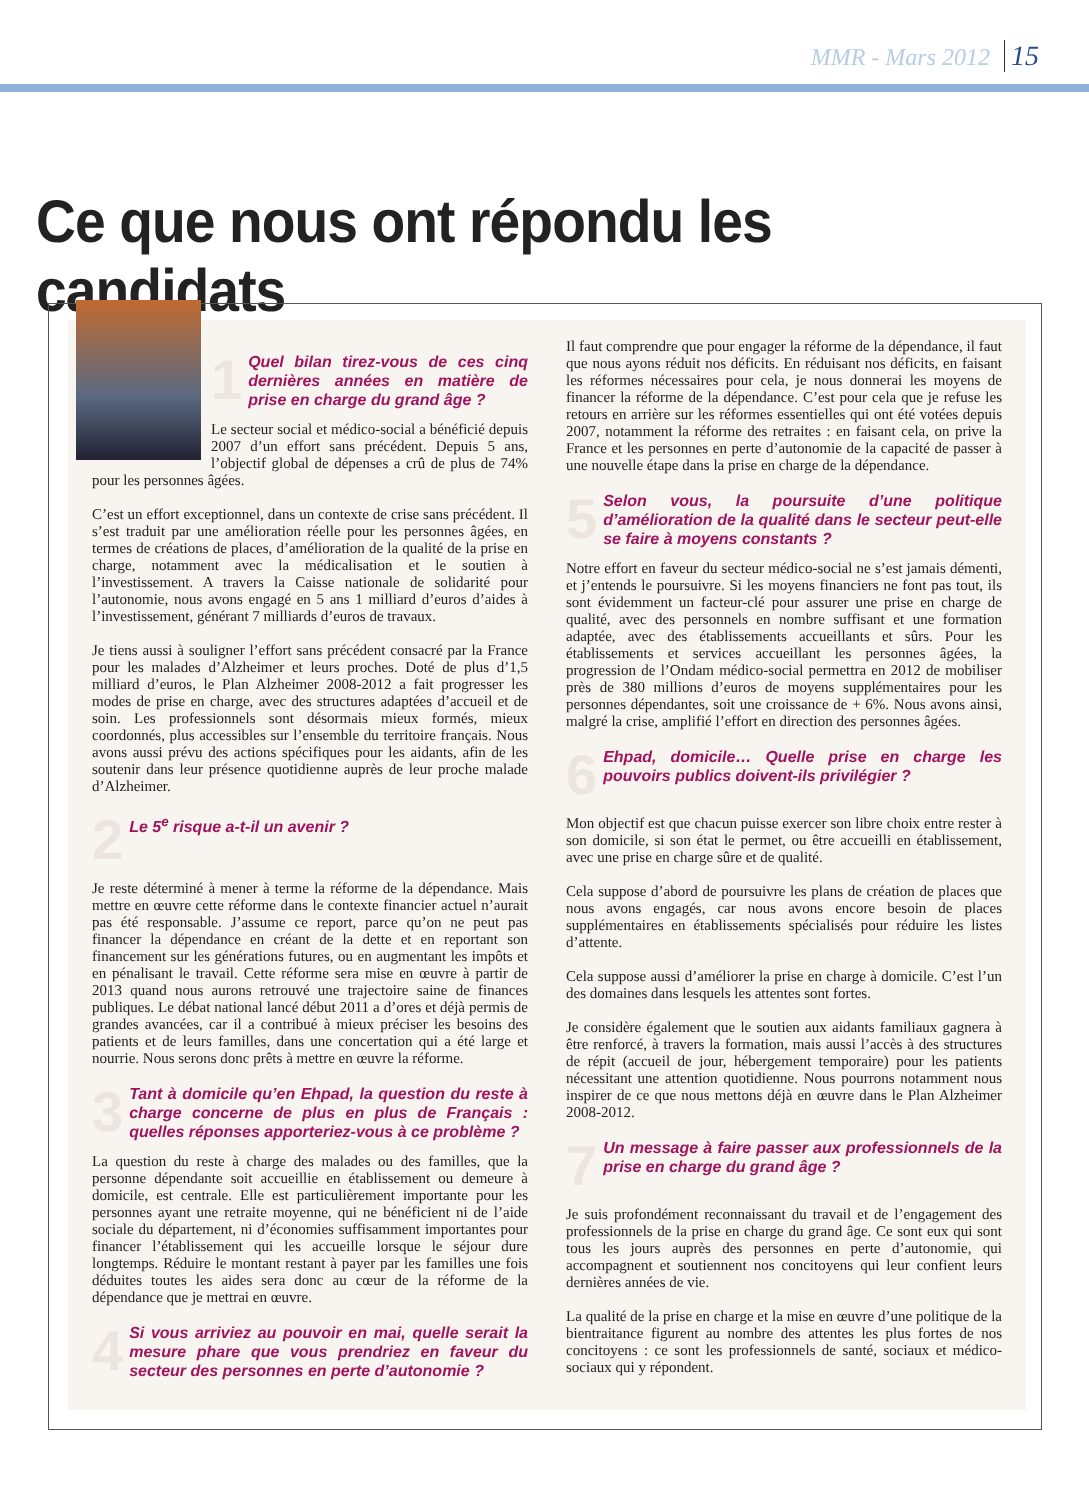MMR - Mars 2012 15
Ce que nous ont répondu les candidats
1 Quel bilan tirez-vous de ces cinq dernières années en matière de prise en charge du grand âge ?
Le secteur social et médico-social a bénéficié depuis 2007 d’un effort sans précédent. Depuis 5 ans, l’objectif global de dépenses a crû de plus de 74% pour les personnes âgées.
C’est un effort exceptionnel, dans un contexte de crise sans précédent. Il s’est traduit par une amélioration réelle pour les personnes âgées, en termes de créations de places, d’amélioration de la qualité de la prise en charge, notamment avec la médicalisation et le soutien à l’investissement. A travers la Caisse nationale de solidarité pour l’autonomie, nous avons engagé en 5 ans 1 milliard d’euros d’aides à l’investissement, générant 7 milliards d’euros de travaux.
Je tiens aussi à souligner l’effort sans précédent consacré par la France pour les malades d’Alzheimer et leurs proches. Doté de plus d’1,5 milliard d’euros, le Plan Alzheimer 2008-2012 a fait progresser les modes de prise en charge, avec des structures adaptées d’accueil et de soin. Les professionnels sont désormais mieux formés, mieux coordonnés, plus accessibles sur l’ensemble du territoire français. Nous avons aussi prévu des actions spécifiques pour les aidants, afin de les soutenir dans leur présence quotidienne auprès de leur proche malade d’Alzheimer.
2 Le 5<sup>e</sup> risque a-t-il un avenir ?
Je reste déterminé à mener à terme la réforme de la dépendance. Mais mettre en œuvre cette réforme dans le contexte financier actuel n’aurait pas été responsable. J’assume ce report, parce qu’on ne peut pas financer la dépendance en créant de la dette et en reportant son financement sur les générations futures, ou en augmentant les impôts et en pénalisant le travail. Cette réforme sera mise en œuvre à partir de 2013 quand nous aurons retrouvé une trajectoire saine de finances publiques. Le débat national lancé début 2011 a d’ores et déjà permis de grandes avancées, car il a contribué à mieux préciser les besoins des patients et de leurs familles, dans une concertation qui a été large et nourrie. Nous serons donc prêts à mettre en œuvre la réforme.
3 Tant à domicile qu’en Ehpad, la question du reste à charge concerne de plus en plus de Français : quelles réponses apporteriez-vous à ce problème ?
La question du reste à charge des malades ou des familles, que la personne dépendante soit accueillie en établissement ou demeure à domicile, est centrale. Elle est particulièrement importante pour les personnes ayant une retraite moyenne, qui ne bénéficient ni de l’aide sociale du département, ni d’économies suffisamment importantes pour financer l’établissement qui les accueille lorsque le séjour dure longtemps. Réduire le montant restant à payer par les familles une fois déduites toutes les aides sera donc au cœur de la réforme de la dépendance que je mettrai en œuvre.
4 Si vous arriviez au pouvoir en mai, quelle serait la mesure phare que vous prendriez en faveur du secteur des personnes en perte d’autonomie ?
Il faut comprendre que pour engager la réforme de la dépendance, il faut que nous ayons réduit nos déficits. En réduisant nos déficits, en faisant les réformes nécessaires pour cela, je nous donnerai les moyens de financer la réforme de la dépendance. C’est pour cela que je refuse les retours en arrière sur les réformes essentielles qui ont été votées depuis 2007, notamment la réforme des retraites : en faisant cela, on prive la France et les personnes en perte d’autonomie de la capacité de passer à une nouvelle étape dans la prise en charge de la dépendance.
5 Selon vous, la poursuite d’une politique d’amélioration de la qualité dans le secteur peut-elle se faire à moyens constants ?
Notre effort en faveur du secteur médico-social ne s’est jamais démenti, et j’entends le poursuivre. Si les moyens financiers ne font pas tout, ils sont évidemment un facteur-clé pour assurer une prise en charge de qualité, avec des personnels en nombre suffisant et une formation adaptée, avec des établissements accueillants et sûrs. Pour les établissements et services accueillant les personnes âgées, la progression de l’Ondam médico-social permettra en 2012 de mobiliser près de 380 millions d’euros de moyens supplémentaires pour les personnes dépendantes, soit une croissance de + 6%. Nous avons ainsi, malgré la crise, amplifié l’effort en direction des personnes âgées.
6 Ehpad, domicile… Quelle prise en charge les pouvoirs publics doivent-ils privilégier ?
Mon objectif est que chacun puisse exercer son libre choix entre rester à son domicile, si son état le permet, ou être accueilli en établissement, avec une prise en charge sûre et de qualité.
Cela suppose d’abord de poursuivre les plans de création de places que nous avons engagés, car nous avons encore besoin de places supplémentaires en établissements spécialisés pour réduire les listes d’attente.
Cela suppose aussi d’améliorer la prise en charge à domicile. C’est l’un des domaines dans lesquels les attentes sont fortes.
Je considère également que le soutien aux aidants familiaux gagnera à être renforcé, à travers la formation, mais aussi l’accès à des structures de répit (accueil de jour, hébergement temporaire) pour les patients nécessitant une attention quotidienne. Nous pourrons notamment nous inspirer de ce que nous mettons déjà en œuvre dans le Plan Alzheimer 2008-2012.
7 Un message à faire passer aux professionnels de la prise en charge du grand âge ?
Je suis profondément reconnaissant du travail et de l’engagement des professionnels de la prise en charge du grand âge. Ce sont eux qui sont tous les jours auprès des personnes en perte d’autonomie, qui accompagnent et soutiennent nos concitoyens qui leur confient leurs dernières années de vie.
La qualité de la prise en charge et la mise en œuvre d’une politique de la bientraitance figurent au nombre des attentes les plus fortes de nos concitoyens : ce sont les professionnels de santé, sociaux et médico-sociaux qui y répondent.